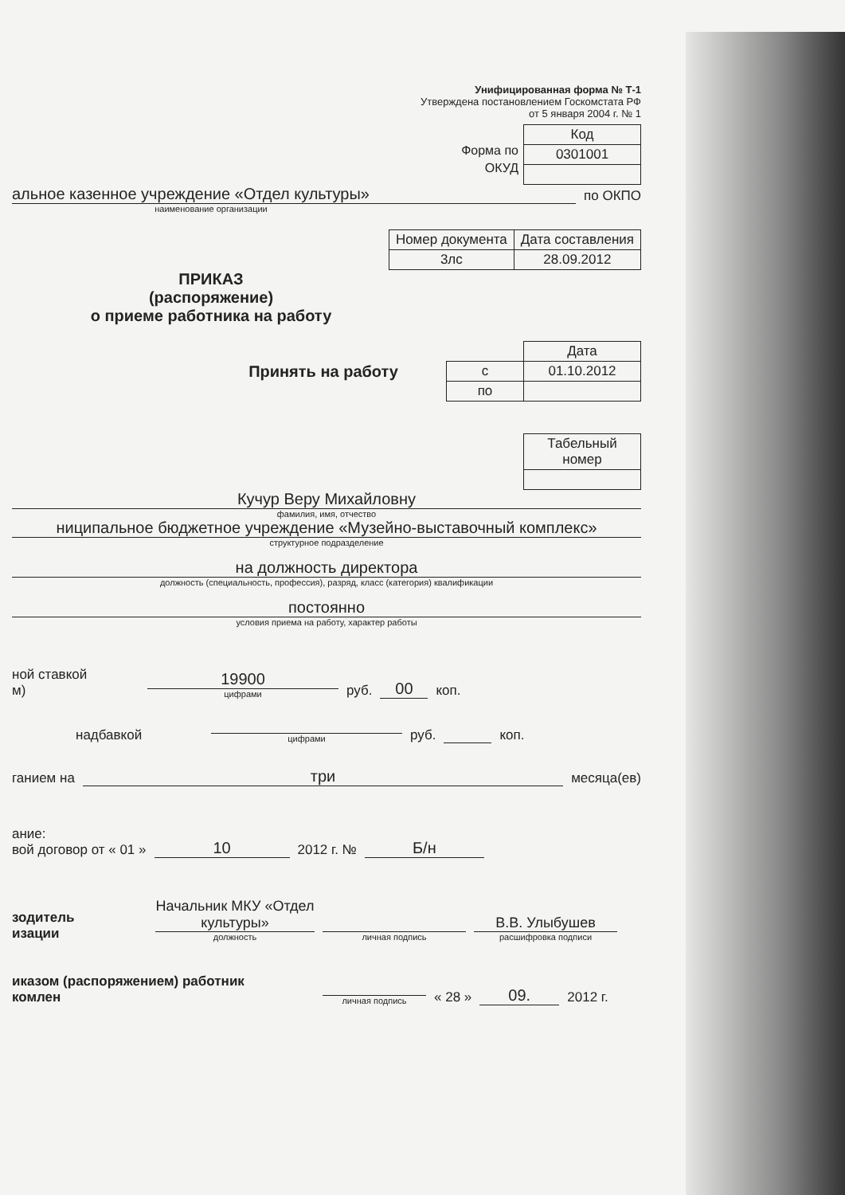Унифицированная форма № Т-1
Утверждена постановлением Госкомстата РФ
от 5 января 2004 г. № 1
Форма по
ОКУД
| Код |
| 0301001 |
альное казенное учреждение «Отдел культуры»
по ОКПО
наименование организации
| Номер документа | Дата составления |
| 3лс | 28.09.2012 |
ПРИКАЗ
(распоряжение)
о приеме работника на работу
Принять на работу
| | Дата |
| с | 01.10.2012 |
| по | |
| Табельный номер |
Кучур Веру Михайловну
фамилия, имя, отчество
ниципальное бюджетное учреждение «Музейно-выставочный комплекс»
структурное подразделение
на должность директора
должность (специальность, профессия), разряд, класс (категория) квалификации
постоянно
условия приема на работу, характер работы
ной ставкой
м)
19900
цифрами
руб. 00 коп.
надбавкой
цифрами
руб. коп.
ганием на
три
месяца(ев)
ание:
вой договор от « 01 » 10 2012 г. № Б/н
зодитель
изации
Начальник МКУ «Отдел культуры»
должность
личная подпись
В.В. Улыбушев
расшифровка подписи
иказом (распоряжением) работник
комлен
личная подпись
« 28 » 09. 2012 г.